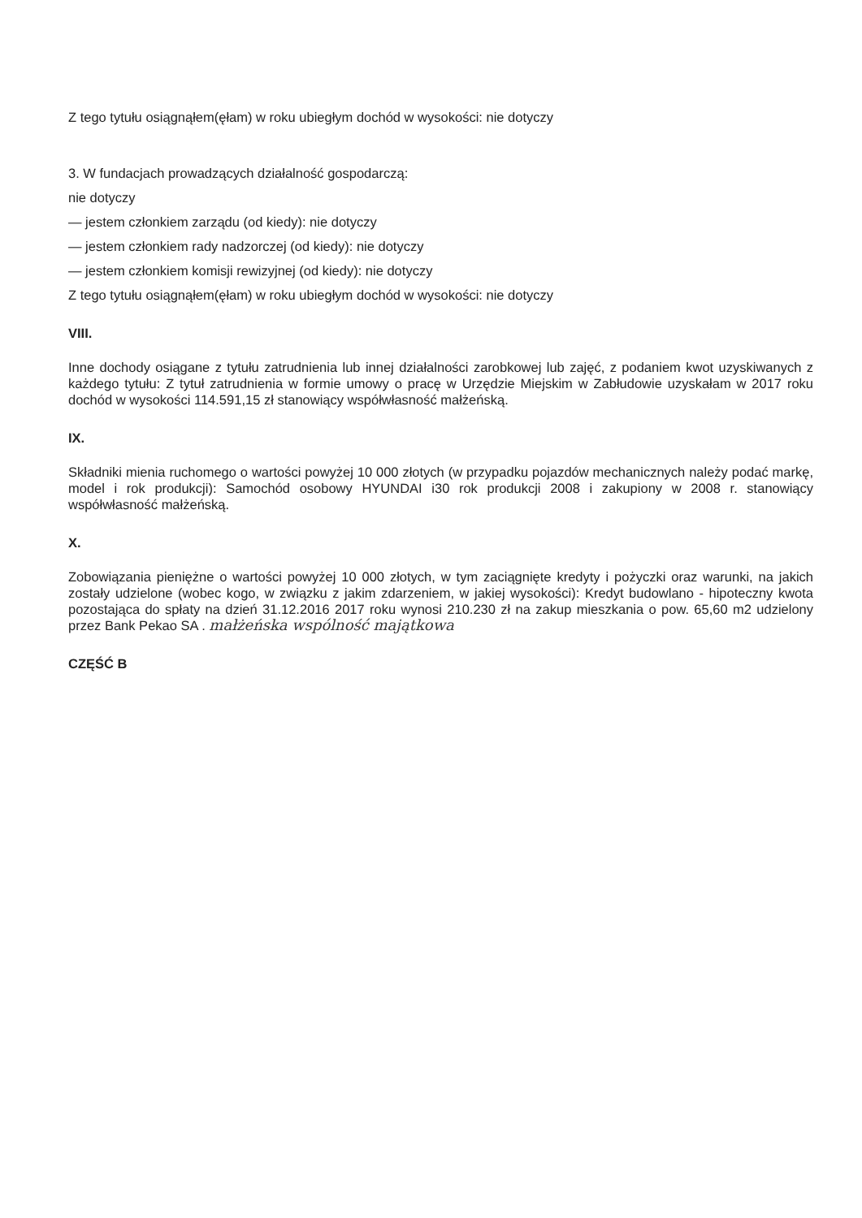Z tego tytułu osiągnąłem(ęłam) w roku ubiegłym dochód w wysokości: nie dotyczy
3. W fundacjach prowadzących działalność gospodarczą:
nie dotyczy
— jestem członkiem zarządu (od kiedy): nie dotyczy
— jestem członkiem rady nadzorczej (od kiedy): nie dotyczy
— jestem członkiem komisji rewizyjnej (od kiedy): nie dotyczy
Z tego tytułu osiągnąłem(ęłam) w roku ubiegłym dochód w wysokości: nie dotyczy
VIII.
Inne dochody osiągane z tytułu zatrudnienia lub innej działalności zarobkowej lub zajęć, z podaniem kwot uzyskiwanych z każdego tytułu: Z tytuł zatrudnienia w formie umowy o pracę w Urzędzie Miejskim w Zabłudowie uzyskałam w 2017 roku dochód w wysokości 114.591,15 zł stanowiący współwłasność małżeńską.
IX.
Składniki mienia ruchomego o wartości powyżej 10 000 złotych (w przypadku pojazdów mechanicznych należy podać markę, model i rok produkcji): Samochód osobowy HYUNDAI i30 rok produkcji 2008 i zakupiony w 2008 r. stanowiący współwłasność małżeńską.
X.
Zobowiązania pieniężne o wartości powyżej 10 000 złotych, w tym zaciągnięte kredyty i pożyczki oraz warunki, na jakich zostały udzielone (wobec kogo, w związku z jakim zdarzeniem, w jakiej wysokości): Kredyt budowlano - hipoteczny kwota pozostająca do spłaty na dzień 31.12.2016 2017 roku wynosi 210.230 zł na zakup mieszkania o pow. 65,60 m2 udzielony przez Bank Pekao SA . małżeńska wspólność majątkowa
CZĘŚĆ B